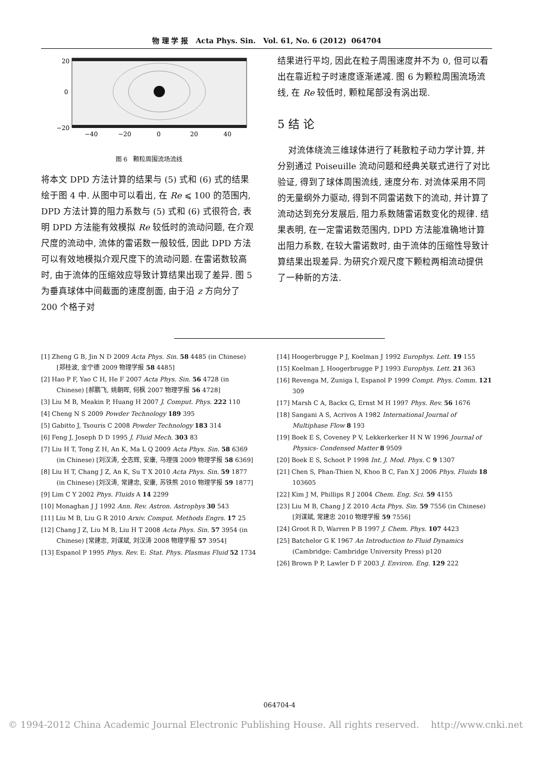物 理 学 报 Acta Phys. Sin. Vol. 61, No. 6 (2012) 064704
20
0
−20
−40
−20
0
20
40
图 6 颗粒周围流场流线
将本文 DPD 方法计算的结果与 (5) 式和 (6) 式的结果绘于图 4 中. 从图中可以看出, 在 Re ⩽ 100 的范围内, DPD 方法计算的阻力系数与 (5) 式和 (6) 式很符合, 表明 DPD 方法能有效模拟 Re 较低时的流动问题, 在介观尺度的流动中, 流体的雷诺数一般较低, 因此 DPD 方法可以有效地模拟介观尺度下的流动问题. 在雷诺数较高时, 由于流体的压缩效应导致计算结果出现了差异. 图 5 为垂真球体中间截面的速度剖面, 由于沿 z 方向分了 200 个格子对
结果进行平均, 因此在粒子周围速度并不为 0, 但可以看出在靠近粒子时速度逐渐递减. 图 6 为颗粒周围流场流线, 在 Re 较低时, 颗粒尾部没有涡出现.
5 结 论
对流体绕流三维球体进行了耗散粒子动力学计算, 并分别通过 Poiseuille 流动问题和经典关联式进行了对比验证, 得到了球体周围流线, 速度分布. 对流体采用不同的无量纲外力驱动, 得到不同雷诺数下的流动, 并计算了流动达到充分发展后, 阻力系数随雷诺数变化的规律. 结果表明, 在一定雷诺数范围内, DPD 方法能准确地计算出阻力系数, 在较大雷诺数时, 由于流体的压缩性导致计算结果出现差异. 为研究介观尺度下颗粒两相流动提供了一种新的方法.
[1] Zheng G B, Jin N D 2009 Acta Phys. Sin. 58 4485 (in Chinese) [郑桂波, 金宁德 2009 物理学报 58 4485]
[2] Hao P F, Yao C H, He F 2007 Acta Phys. Sin. 56 4728 (in Chinese) [郝鹏飞, 姚朝晖, 何枫 2007 物理学报 56 4728]
[3] Liu M B, Meakin P, Huang H 2007 J. Comput. Phys. 222 110
[4] Cheng N S 2009 Powder Technology 189 395
[5] Gabitto J, Tsouris C 2008 Powder Technology 183 314
[6] Feng J, Joseph D D 1995 J. Fluid Mech. 303 83
[7] Liu H T, Tong Z H, An K, Ma L Q 2009 Acta Phys. Sin. 58 6369 (in Chinese) [刘汉涛, 仝志辉, 安康, 马理强 2009 物理学报 58 6369]
[8] Liu H T, Chang J Z, An K, Su T X 2010 Acta Phys. Sin. 59 1877 (in Chinese) [刘汉涛, 常建忠, 安康, 苏铁熊 2010 物理学报 59 1877]
[9] Lim C Y 2002 Phys. Fluids A 14 2299
[10] Monaghan J J 1992 Ann. Rev. Astron. Astrophys 30 543
[11] Liu M B, Liu G R 2010 Arxiv. Comput. Methods Engrs. 17 25
[12] Chang J Z, Liu M B, Liu H T 2008 Acta Phys. Sin. 57 3954 (in Chinese) [常建忠, 刘谋斌, 刘汉涛 2008 物理学报 57 3954]
[13] Espanol P 1995 Phys. Rev. E: Stat. Phys. Plasmas Fluid 52 1734
[14] Hoogerbrugge P J, Koelman J 1992 Europhys. Lett. 19 155
[15] Koelman J, Hoogerbrugge P J 1993 Europhys. Lett. 21 363
[16] Revenga M, Zuniga I, Espanol P 1999 Compt. Phys. Comm. 121 309
[17] Marsh C A, Backx G, Ernst M H 1997 Phys. Rev. 56 1676
[18] Sangani A S, Acrivos A 1982 International Journal of Multiphase Flow 8 193
[19] Boek E S, Coveney P V, Lekkerkerker H N W 1996 Journal of Physics- Condensed Matter 8 9509
[20] Boek E S, Schoot P 1998 Int. J. Mod. Phys. C 9 1307
[21] Chen S, Phan-Thien N, Khoo B C, Fan X J 2006 Phys. Fluids 18 103605
[22] Kim J M, Phillips R J 2004 Chem. Eng. Sci. 59 4155
[23] Liu M B, Chang J Z 2010 Acta Phys. Sin. 59 7556 (in Chinese) [刘谋斌, 常建忠 2010 物理学报 59 7556]
[24] Groot R D, Warren P B 1997 J. Chem. Phys. 107 4423
[25] Batchelor G K 1967 An Introduction to Fluid Dynamics (Cambridge: Cambridge University Press) p120
[26] Brown P P, Lawler D F 2003 J. Environ. Eng. 129 222
064704-4
© 1994-2012 China Academic Journal Electronic Publishing House. All rights reserved. http://www.cnki.net